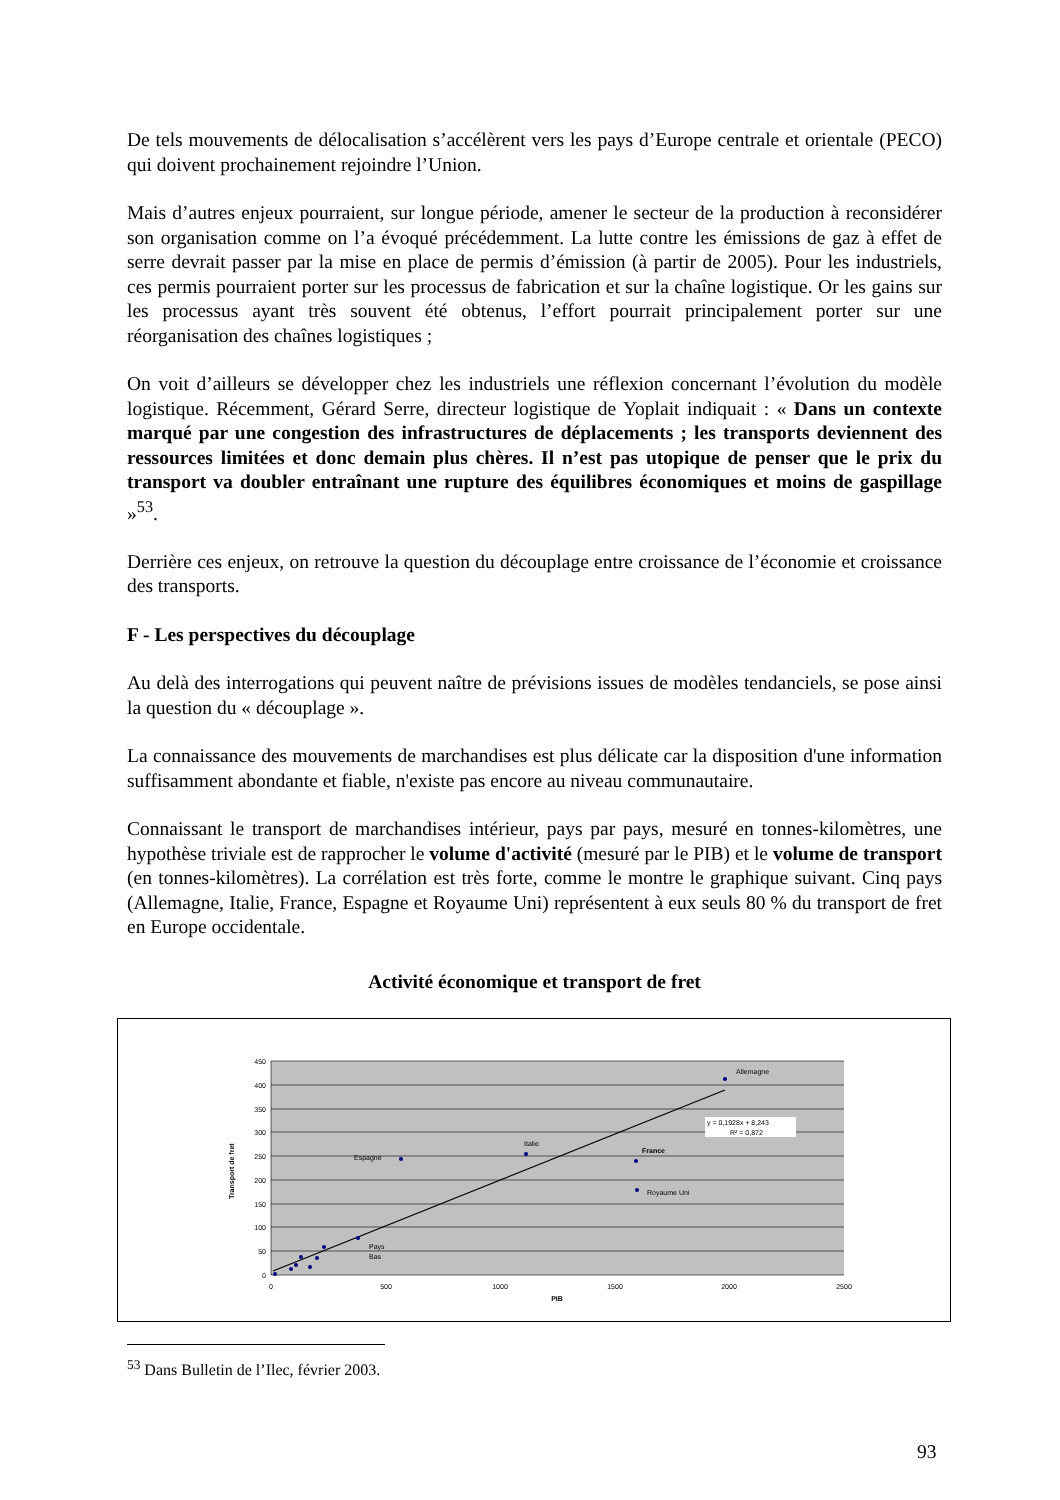De tels mouvements de délocalisation s’accélèrent vers les pays d’Europe centrale et orientale (PECO) qui doivent prochainement rejoindre l’Union.
Mais d’autres enjeux pourraient, sur longue période, amener le secteur de la production à reconsidérer son organisation comme on l’a évoqué précédemment. La lutte contre les émissions de gaz à effet de serre devrait passer par la mise en place de permis d’émission (à partir de 2005). Pour les industriels, ces permis pourraient porter sur les processus de fabrication et sur la chaîne logistique. Or les gains sur les processus ayant très souvent été obtenus, l’effort pourrait principalement porter sur une réorganisation des chaînes logistiques ;
On voit d’ailleurs se développer chez les industriels une réflexion concernant l’évolution du modèle logistique. Récemment, Gérard Serre, directeur logistique de Yoplait indiquait : « Dans un contexte marqué par une congestion des infrastructures de déplacements ; les transports deviennent des ressources limitées et donc demain plus chères. Il n’est pas utopique de penser que le prix du transport va doubler entraînant une rupture des équilibres économiques et moins de gaspillage »<sup>53</sup>.
Derrière ces enjeux, on retrouve la question du découplage entre croissance de l’économie et croissance des transports.
F - Les perspectives du découplage
Au delà des interrogations qui peuvent naître de prévisions issues de modèles tendanciels, se pose ainsi la question du « découplage ».
La connaissance des mouvements de marchandises est plus délicate car la disposition d'une information suffisamment abondante et fiable, n'existe pas encore au niveau communautaire.
Connaissant le transport de marchandises intérieur, pays par pays, mesuré en tonnes-kilomètres, une hypothèse triviale est de rapprocher le volume d'activité (mesuré par le PIB) et le volume de transport (en tonnes-kilomètres). La corrélation est très forte, comme le montre le graphique suivant. Cinq pays (Allemagne, Italie, France, Espagne et Royaume Uni) représentent à eux seuls 80 % du transport de fret en Europe occidentale.
Activité économique et transport de fret
450
400
350
300
250
200
150
100
50
0
0
500
1000
1500
2000
2500
PIB
Transport de fret
Allemagne
Italie
France
Espagne
Royaume Uni
Pays
Bas
y = 0,1928x + 8,243
R² = 0,872
<sup>53</sup> Dans Bulletin de l’Ilec, février 2003.
93